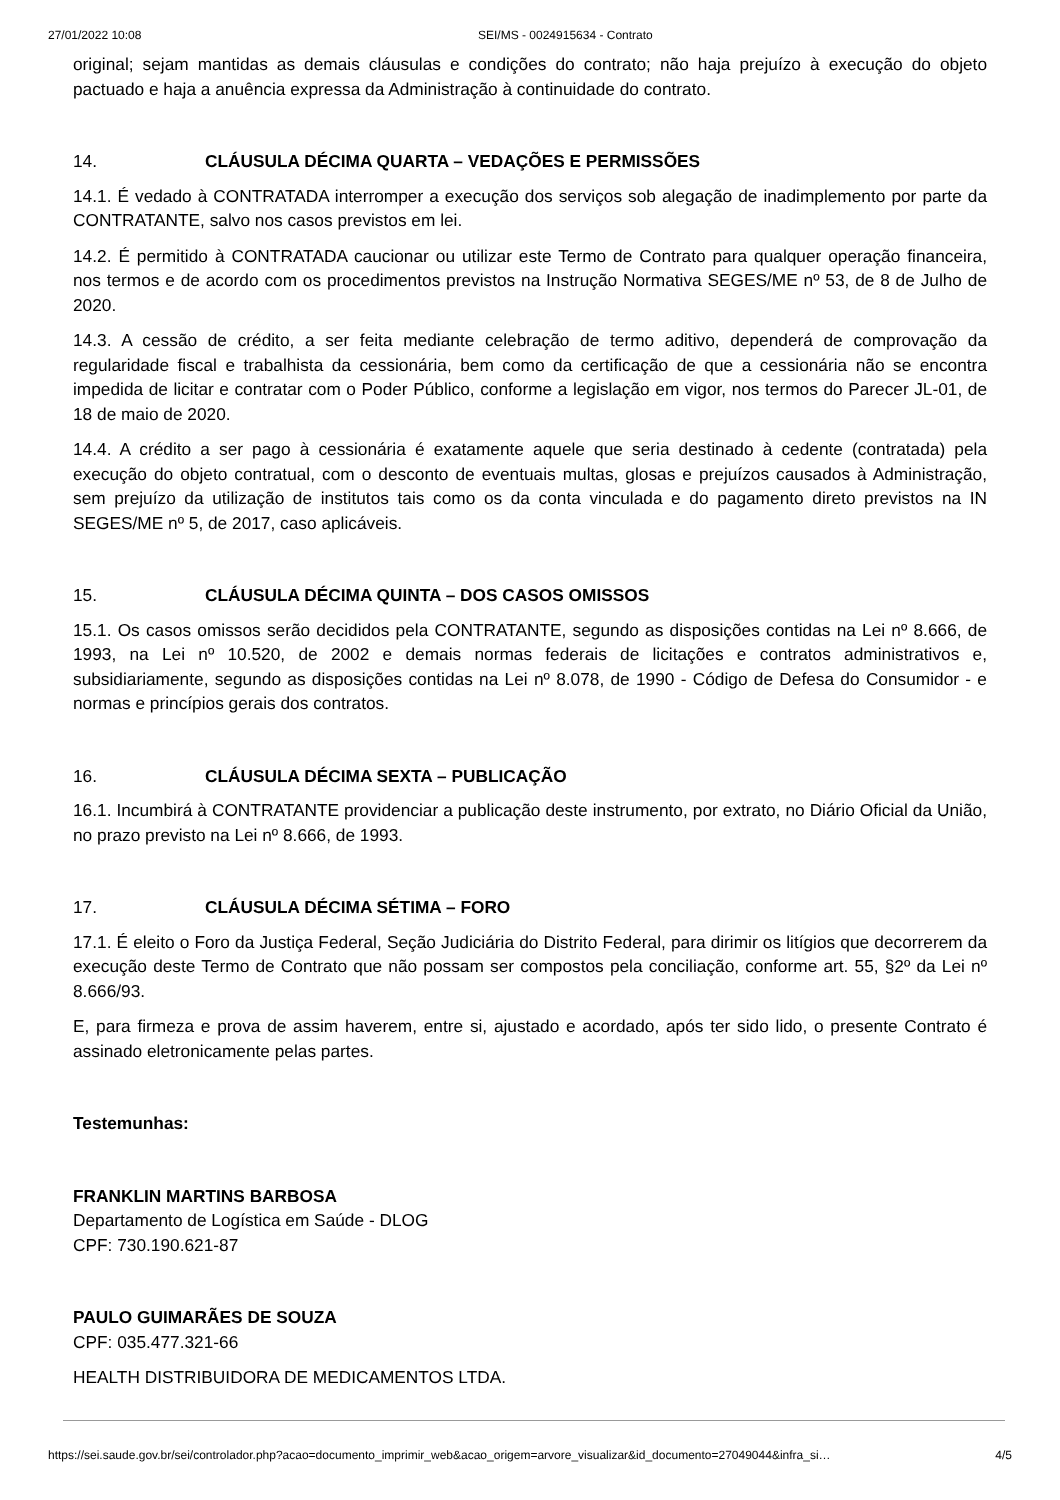27/01/2022 10:08 SEI/MS - 0024915634 - Contrato
original; sejam mantidas as demais cláusulas e condições do contrato; não haja prejuízo à execução do objeto pactuado e haja a anuência expressa da Administração à continuidade do contrato.
14. CLÁUSULA DÉCIMA QUARTA – VEDAÇÕES E PERMISSÕES
14.1. É vedado à CONTRATADA interromper a execução dos serviços sob alegação de inadimplemento por parte da CONTRATANTE, salvo nos casos previstos em lei.
14.2. É permitido à CONTRATADA caucionar ou utilizar este Termo de Contrato para qualquer operação financeira, nos termos e de acordo com os procedimentos previstos na Instrução Normativa SEGES/ME nº 53, de 8 de Julho de 2020.
14.3. A cessão de crédito, a ser feita mediante celebração de termo aditivo, dependerá de comprovação da regularidade fiscal e trabalhista da cessionária, bem como da certificação de que a cessionária não se encontra impedida de licitar e contratar com o Poder Público, conforme a legislação em vigor, nos termos do Parecer JL-01, de 18 de maio de 2020.
14.4. A crédito a ser pago à cessionária é exatamente aquele que seria destinado à cedente (contratada) pela execução do objeto contratual, com o desconto de eventuais multas, glosas e prejuízos causados à Administração, sem prejuízo da utilização de institutos tais como os da conta vinculada e do pagamento direto previstos na IN SEGES/ME nº 5, de 2017, caso aplicáveis.
15. CLÁUSULA DÉCIMA QUINTA – DOS CASOS OMISSOS
15.1. Os casos omissos serão decididos pela CONTRATANTE, segundo as disposições contidas na Lei nº 8.666, de 1993, na Lei nº 10.520, de 2002 e demais normas federais de licitações e contratos administrativos e, subsidiariamente, segundo as disposições contidas na Lei nº 8.078, de 1990 - Código de Defesa do Consumidor - e normas e princípios gerais dos contratos.
16. CLÁUSULA DÉCIMA SEXTA – PUBLICAÇÃO
16.1. Incumbirá à CONTRATANTE providenciar a publicação deste instrumento, por extrato, no Diário Oficial da União, no prazo previsto na Lei nº 8.666, de 1993.
17. CLÁUSULA DÉCIMA SÉTIMA – FORO
17.1. É eleito o Foro da Justiça Federal, Seção Judiciária do Distrito Federal, para dirimir os litígios que decorrerem da execução deste Termo de Contrato que não possam ser compostos pela conciliação, conforme art. 55, §2º da Lei nº 8.666/93.
E, para firmeza e prova de assim haverem, entre si, ajustado e acordado, após ter sido lido, o presente Contrato é assinado eletronicamente pelas partes.
Testemunhas:
FRANKLIN MARTINS BARBOSA
Departamento de Logística em Saúde - DLOG
CPF: 730.190.621-87
PAULO GUIMARÃES DE SOUZA
CPF: 035.477.321-66
HEALTH DISTRIBUIDORA DE MEDICAMENTOS LTDA.
https://sei.saude.gov.br/sei/controlador.php?acao=documento_imprimir_web&acao_origem=arvore_visualizar&id_documento=27049044&infra_si… 4/5